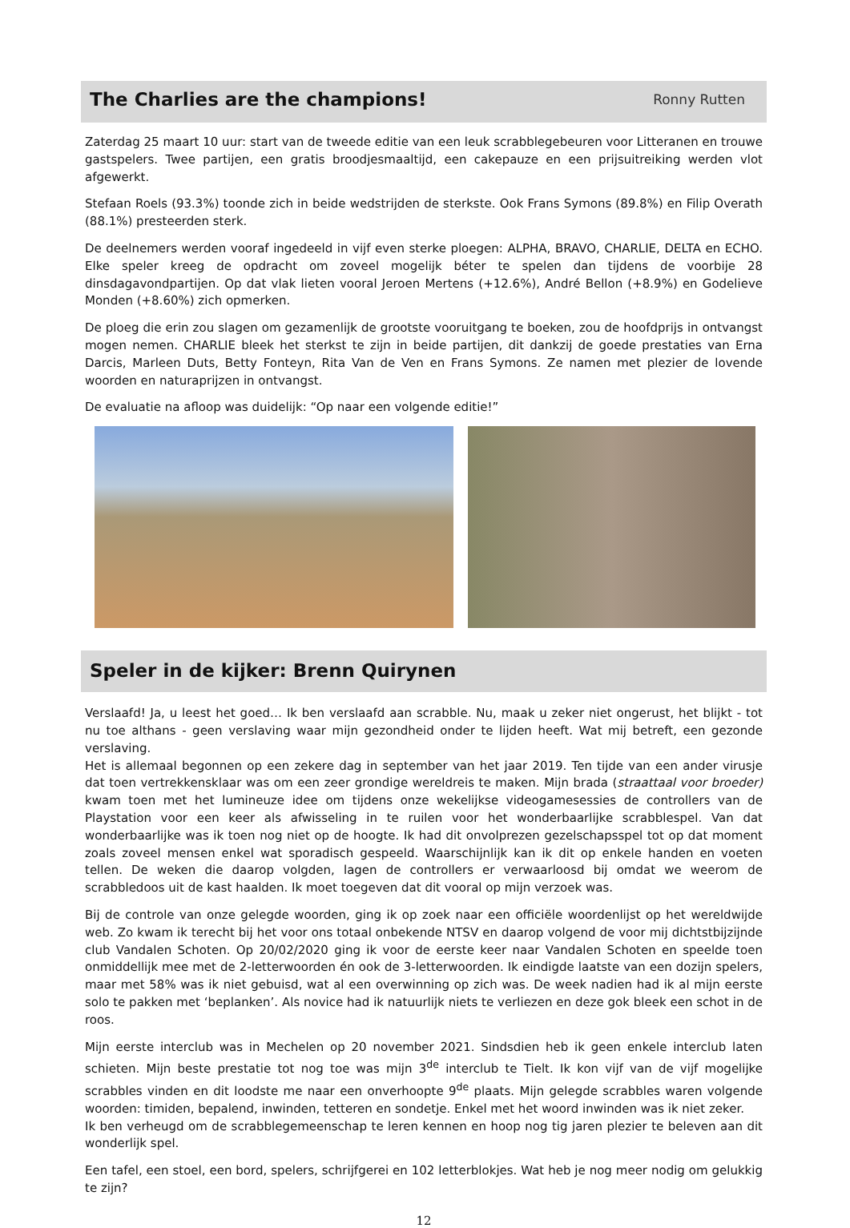The Charlies are the champions!
Ronny Rutten
Zaterdag 25 maart 10 uur: start van de tweede editie van een leuk scrabblegebeuren voor Litteranen en trouwe gastspelers. Twee partijen, een gratis broodjesmaaltijd, een cakepauze en een prijsuitreiking werden vlot afgewerkt.
Stefaan Roels (93.3%) toonde zich in beide wedstrijden de sterkste. Ook Frans Symons (89.8%) en Filip Overath (88.1%) presteerden sterk.
De deelnemers werden vooraf ingedeeld in vijf even sterke ploegen: ALPHA, BRAVO, CHARLIE, DELTA en ECHO. Elke speler kreeg de opdracht om zoveel mogelijk béter te spelen dan tijdens de voorbije 28 dinsdagavondpartijen. Op dat vlak lieten vooral Jeroen Mertens (+12.6%), André Bellon (+8.9%) en Godelieve Monden (+8.60%) zich opmerken.
De ploeg die erin zou slagen om gezamenlijk de grootste vooruitgang te boeken, zou de hoofdprijs in ontvangst mogen nemen. CHARLIE bleek het sterkst te zijn in beide partijen, dit dankzij de goede prestaties van Erna Darcis, Marleen Duts, Betty Fonteyn, Rita Van de Ven en Frans Symons. Ze namen met plezier de lovende woorden en naturaprijzen in ontvangst.
De evaluatie na afloop was duidelijk: “Op naar een volgende editie!”
Speler in de kijker: Brenn Quirynen
Verslaafd! Ja, u leest het goed… Ik ben verslaafd aan scrabble. Nu, maak u zeker niet ongerust, het blijkt - tot nu toe althans - geen verslaving waar mijn gezondheid onder te lijden heeft. Wat mij betreft, een gezonde verslaving.
Het is allemaal begonnen op een zekere dag in september van het jaar 2019. Ten tijde van een ander virusje dat toen vertrekkensklaar was om een zeer grondige wereldreis te maken. Mijn brada (straattaal voor broeder) kwam toen met het lumineuze idee om tijdens onze wekelijkse videogamesessies de controllers van de Playstation voor een keer als afwisseling in te ruilen voor het wonderbaarlijke scrabblespel. Van dat wonderbaarlijke was ik toen nog niet op de hoogte. Ik had dit onvolprezen gezelschapsspel tot op dat moment zoals zoveel mensen enkel wat sporadisch gespeeld. Waarschijnlijk kan ik dit op enkele handen en voeten tellen. De weken die daarop volgden, lagen de controllers er verwaarloosd bij omdat we weerom de scrabbledoos uit de kast haalden. Ik moet toegeven dat dit vooral op mijn verzoek was.
Bij de controle van onze gelegde woorden, ging ik op zoek naar een officiële woordenlijst op het wereldwijde web. Zo kwam ik terecht bij het voor ons totaal onbekende NTSV en daarop volgend de voor mij dichtstbijzijnde club Vandalen Schoten. Op 20/02/2020 ging ik voor de eerste keer naar Vandalen Schoten en speelde toen onmiddellijk mee met de 2-letterwoorden én ook de 3-letterwoorden. Ik eindigde laatste van een dozijn spelers, maar met 58% was ik niet gebuisd, wat al een overwinning op zich was. De week nadien had ik al mijn eerste solo te pakken met ‘beplanken’. Als novice had ik natuurlijk niets te verliezen en deze gok bleek een schot in de roos.
Mijn eerste interclub was in Mechelen op 20 november 2021. Sindsdien heb ik geen enkele interclub laten schieten. Mijn beste prestatie tot nog toe was mijn 3<sup>de</sup> interclub te Tielt. Ik kon vijf van de vijf mogelijke scrabbles vinden en dit loodste me naar een onverhoopte 9<sup>de</sup> plaats. Mijn gelegde scrabbles waren volgende woorden: timiden, bepalend, inwinden, tetteren en sondetje. Enkel met het woord inwinden was ik niet zeker.
Ik ben verheugd om de scrabblegemeenschap te leren kennen en hoop nog tig jaren plezier te beleven aan dit wonderlijk spel.
Een tafel, een stoel, een bord, spelers, schrijfgerei en 102 letterblokjes. Wat heb je nog meer nodig om gelukkig te zijn?
12